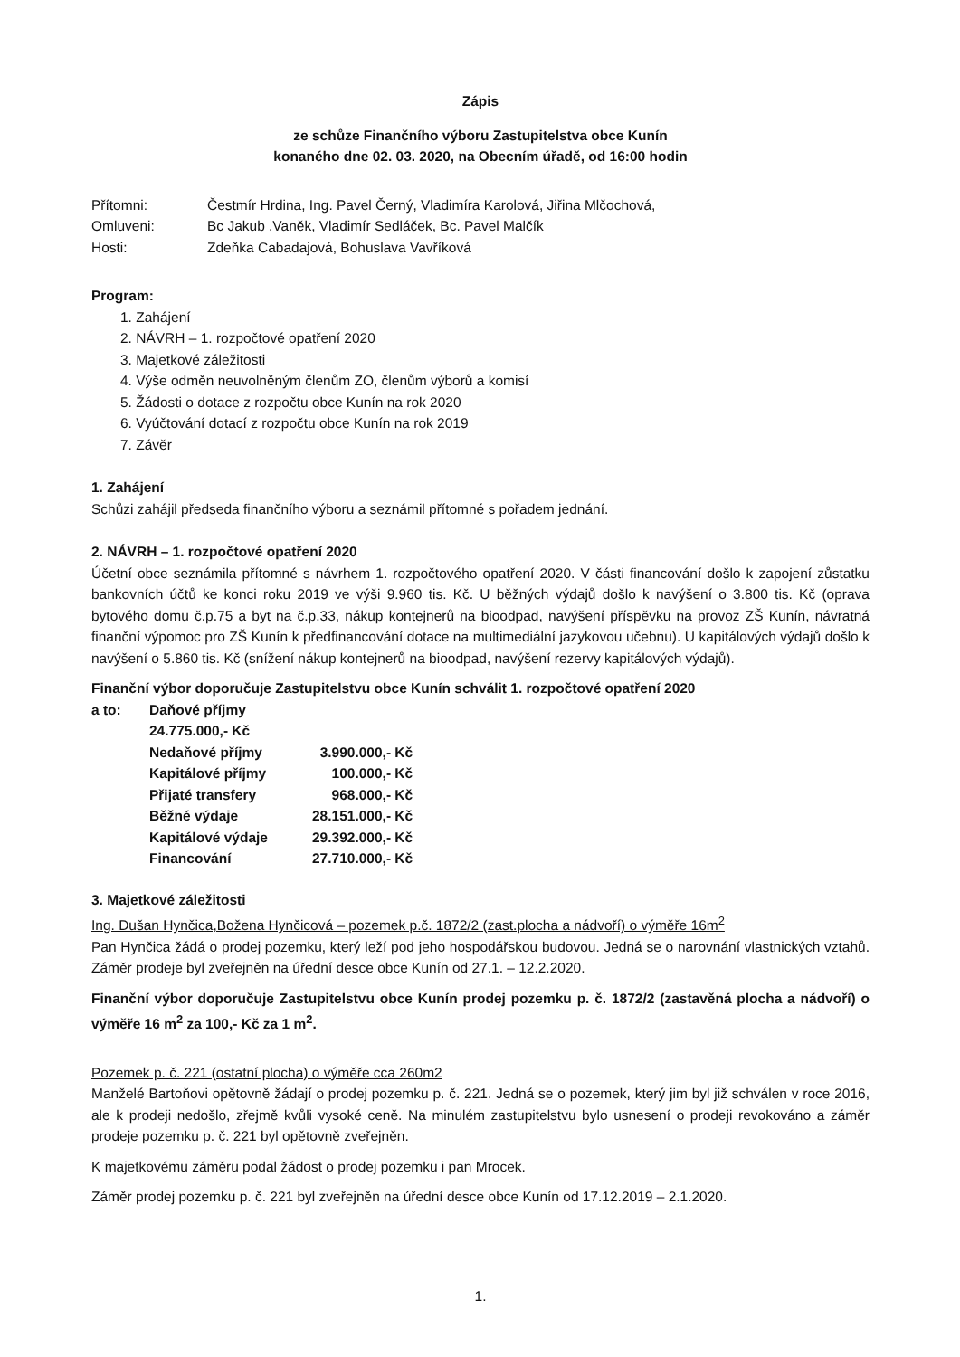Zápis
ze schůze Finančního výboru Zastupitelstva obce Kunín
konaného dne 02. 03. 2020, na Obecním úřadě, od 16:00 hodin
| Přítomni: | Čestmír Hrdina, Ing. Pavel Černý, Vladimíra Karolová, Jiřina Mlčochová, |
| Omluveni: | Bc Jakub ,Vaněk, Vladimír Sedláček, Bc. Pavel Malčík |
| Hosti: | Zdeňka Cabadajová, Bohuslava Vavříková |
Program:
1. Zahájení
2. NÁVRH – 1. rozpočtové opatření 2020
3. Majetkové záležitosti
4. Výše odměn neuvolněným členům ZO, členům výborů a komisí
5. Žádosti o dotace z rozpočtu obce Kunín na rok 2020
6. Vyúčtování dotací z rozpočtu obce Kunín na rok 2019
7. Závěr
1. Zahájení
Schůzi zahájil předseda finančního výboru a seznámil přítomné s pořadem jednání.
2. NÁVRH – 1. rozpočtové opatření 2020
Účetní obce seznámila přítomné s návrhem 1. rozpočtového opatření 2020. V části financování došlo k zapojení zůstatku bankovních účtů ke konci roku 2019 ve výši 9.960 tis. Kč. U běžných výdajů došlo k navýšení o 3.800 tis. Kč (oprava bytového domu č.p.75 a byt na č.p.33, nákup kontejnerů na bioodpad, navýšení příspěvku na provoz ZŠ Kunín, návratná finanční výpomoc pro ZŠ Kunín k předfinancování dotace na multimediální jazykovou učebnu). U kapitálových výdajů došlo k navýšení o 5.860 tis. Kč (snížení nákup kontejnerů na bioodpad, navýšení rezervy kapitálových výdajů).
Finanční výbor doporučuje Zastupitelstvu obce Kunín schválit 1. rozpočtové opatření 2020
| a to: | Daňové příjmy 24.775.000,- Kč | |
| | Nedaňové příjmy | 3.990.000,- Kč |
| | Kapitálové příjmy | 100.000,- Kč |
| | Přijaté transfery | 968.000,- Kč |
| | Běžné výdaje | 28.151.000,- Kč |
| | Kapitálové výdaje | 29.392.000,- Kč |
| | Financování | 27.710.000,- Kč |
3. Majetkové záležitosti
Ing. Dušan Hynčica,Božena Hynčicová – pozemek p.č. 1872/2 (zast.plocha a nádvoří) o výměře 16m<sup>2</sup>
Pan Hynčica žádá o prodej pozemku, který leží pod jeho hospodářskou budovou. Jedná se o narovnání vlastnických vztahů. Záměr prodeje byl zveřejněn na úřední desce obce Kunín od 27.1. – 12.2.2020.
Finanční výbor doporučuje Zastupitelstvu obce Kunín prodej pozemku p. č. 1872/2 (zastavěná plocha a nádvoří) o výměře 16 m<sup>2</sup> za 100,- Kč za 1 m<sup>2</sup>.
Pozemek p. č. 221 (ostatní plocha) o výměře cca 260m2
Manželé Bartoňovi opětovně žádají o prodej pozemku p. č. 221. Jedná se o pozemek, který jim byl již schválen v roce 2016, ale k prodeji nedošlo, zřejmě kvůli vysoké ceně. Na minulém zastupitelstvu bylo usnesení o prodeji revokováno a záměr prodeje pozemku p. č. 221 byl opětovně zveřejněn.
K majetkovému záměru podal žádost o prodej pozemku i pan Mrocek.
Záměr prodej pozemku p. č. 221 byl zveřejněn na úřední desce obce Kunín od 17.12.2019 – 2.1.2020.
1.